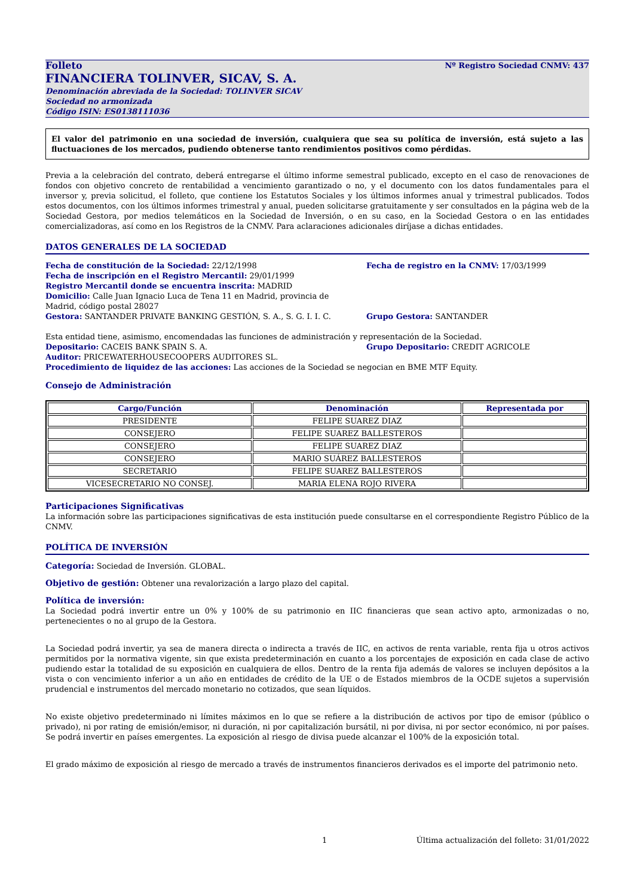Folleto Nº Registro Sociedad CNMV: 437
FINANCIERA TOLINVER, SICAV, S. A.
Denominación abreviada de la Sociedad: TOLINVER SICAV
Sociedad no armonizada
Código ISIN: ES0138111036
El valor del patrimonio en una sociedad de inversión, cualquiera que sea su política de inversión, está sujeto a las fluctuaciones de los mercados, pudiendo obtenerse tanto rendimientos positivos como pérdidas.
Previa a la celebración del contrato, deberá entregarse el último informe semestral publicado, excepto en el caso de renovaciones de fondos con objetivo concreto de rentabilidad a vencimiento garantizado o no, y el documento con los datos fundamentales para el inversor y, previa solicitud, el folleto, que contiene los Estatutos Sociales y los últimos informes anual y trimestral publicados. Todos estos documentos, con los últimos informes trimestral y anual, pueden solicitarse gratuitamente y ser consultados en la página web de la Sociedad Gestora, por medios telemáticos en la Sociedad de Inversión, o en su caso, en la Sociedad Gestora o en las entidades comercializadoras, así como en los Registros de la CNMV. Para aclaraciones adicionales diríjase a dichas entidades.
DATOS GENERALES DE LA SOCIEDAD
Fecha de constitución de la Sociedad: 22/12/1998 Fecha de registro en la CNMV: 17/03/1999
Fecha de inscripción en el Registro Mercantil: 29/01/1999
Registro Mercantil donde se encuentra inscrita: MADRID
Domicilio: Calle Juan Ignacio Luca de Tena 11 en Madrid, provincia de Madrid, código postal 28027
Gestora: SANTANDER PRIVATE BANKING GESTIÓN, S. A., S. G. I. I. C. Grupo Gestora: SANTANDER
Esta entidad tiene, asimismo, encomendadas las funciones de administración y representación de la Sociedad.
Depositario: CACEIS BANK SPAIN S. A. Grupo Depositario: CREDIT AGRICOLE
Auditor: PRICEWATERHOUSECOOPERS AUDITORES SL.
Procedimiento de liquidez de las acciones: Las acciones de la Sociedad se negocian en BME MTF Equity.
Consejo de Administración
| Cargo/Función | Denominación | Representada por |
| --- | --- | --- |
| PRESIDENTE | FELIPE SUAREZ DIAZ | |
| CONSEJERO | FELIPE SUAREZ BALLESTEROS | |
| CONSEJERO | FELIPE SUAREZ DIAZ | |
| CONSEJERO | MARIO SUÁREZ BALLESTEROS | |
| SECRETARIO | FELIPE SUAREZ BALLESTEROS | |
| VICESECRETARIO NO CONSEJ. | MARIA ELENA ROJO RIVERA | |
Participaciones Significativas
La información sobre las participaciones significativas de esta institución puede consultarse en el correspondiente Registro Público de la CNMV.
POLÍTICA DE INVERSIÓN
Categoría: Sociedad de Inversión. GLOBAL.
Objetivo de gestión: Obtener una revalorización a largo plazo del capital.
Política de inversión:
La Sociedad podrá invertir entre un 0% y 100% de su patrimonio en IIC financieras que sean activo apto, armonizadas o no, pertenecientes o no al grupo de la Gestora.
La Sociedad podrá invertir, ya sea de manera directa o indirecta a través de IIC, en activos de renta variable, renta fija u otros activos permitidos por la normativa vigente, sin que exista predeterminación en cuanto a los porcentajes de exposición en cada clase de activo pudiendo estar la totalidad de su exposición en cualquiera de ellos. Dentro de la renta fija además de valores se incluyen depósitos a la vista o con vencimiento inferior a un año en entidades de crédito de la UE o de Estados miembros de la OCDE sujetos a supervisión prudencial e instrumentos del mercado monetario no cotizados, que sean líquidos.
No existe objetivo predeterminado ni límites máximos en lo que se refiere a la distribución de activos por tipo de emisor (público o privado), ni por rating de emisión/emisor, ni duración, ni por capitalización bursátil, ni por divisa, ni por sector económico, ni por países. Se podrá invertir en países emergentes. La exposición al riesgo de divisa puede alcanzar el 100% de la exposición total.
El grado máximo de exposición al riesgo de mercado a través de instrumentos financieros derivados es el importe del patrimonio neto.
1 Última actualización del folleto: 31/01/2022